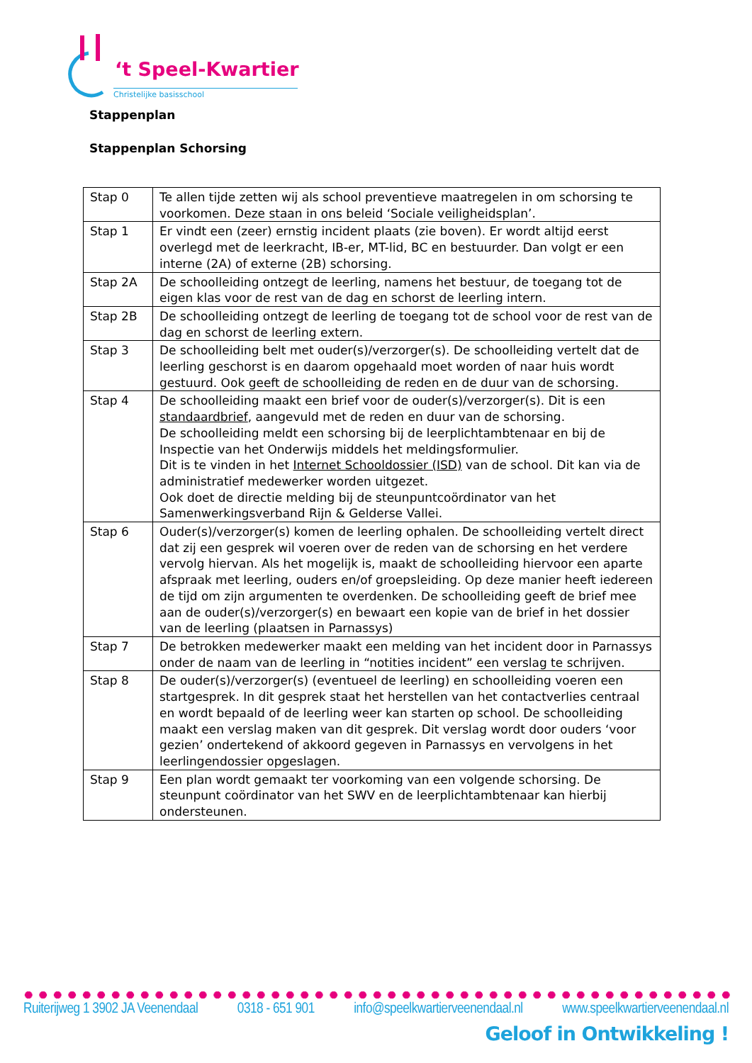‘t Speel-Kwartier
Christelijke basisschool
Stappenplan
Stappenplan Schorsing
| Stap 0 | Te allen tijde zetten wij als school preventieve maatregelen in om schorsing te voorkomen. Deze staan in ons beleid ‘Sociale veiligheidsplan’. |
| Stap 1 | Er vindt een (zeer) ernstig incident plaats (zie boven). Er wordt altijd eerst overlegd met de leerkracht, IB-er, MT-lid, BC en bestuurder. Dan volgt er een interne (2A) of externe (2B) schorsing. |
| Stap 2A | De schoolleiding ontzegt de leerling, namens het bestuur, de toegang tot de eigen klas voor de rest van de dag en schorst de leerling intern. |
| Stap 2B | De schoolleiding ontzegt de leerling de toegang tot de school voor de rest van de dag en schorst de leerling extern. |
| Stap 3 | De schoolleiding belt met ouder(s)/verzorger(s). De schoolleiding vertelt dat de leerling geschorst is en daarom opgehaald moet worden of naar huis wordt gestuurd. Ook geeft de schoolleiding de reden en de duur van de schorsing. |
| Stap 4 | De schoolleiding maakt een brief voor de ouder(s)/verzorger(s). Dit is een standaardbrief , aangevuld met de reden en duur van de schorsing. De schoolleiding meldt een schorsing bij de leerplichtambtenaar en bij de Inspectie van het Onderwijs middels het meldingsformulier. Dit is te vinden in het Internet Schooldossier (ISD) van de school. Dit kan via de administratief medewerker worden uitgezet. Ook doet de directie melding bij de steunpuntcoördinator van het Samenwerkingsverband Rijn & Gelderse Vallei. |
| Stap 6 | Ouder(s)/verzorger(s) komen de leerling ophalen. De schoolleiding vertelt direct dat zij een gesprek wil voeren over de reden van de schorsing en het verdere vervolg hiervan. Als het mogelijk is, maakt de schoolleiding hiervoor een aparte afspraak met leerling, ouders en/of groepsleiding. Op deze manier heeft iedereen de tijd om zijn argumenten te overdenken. De schoolleiding geeft de brief mee aan de ouder(s)/verzorger(s) en bewaart een kopie van de brief in het dossier van de leerling (plaatsen in Parnassys) |
| Stap 7 | De betrokken medewerker maakt een melding van het incident door in Parnassys onder de naam van de leerling in “notities incident” een verslag te schrijven. |
| Stap 8 | De ouder(s)/verzorger(s) (eventueel de leerling) en schoolleiding voeren een startgesprek. In dit gesprek staat het herstellen van het contactverlies centraal en wordt bepaald of de leerling weer kan starten op school. De schoolleiding maakt een verslag maken van dit gesprek. Dit verslag wordt door ouders ‘voor gezien’ ondertekend of akkoord gegeven in Parnassys en vervolgens in het leerlingendossier opgeslagen. |
| Stap 9 | Een plan wordt gemaakt ter voorkoming van een volgende schorsing. De steunpunt coördinator van het SWV en de leerplichtambtenaar kan hierbij ondersteunen. |
Ruiterijweg 1 3902 JA Veenendaal 0318 - 651 901 info@speelkwartierveenendaal.nl www.speelkwartierveenendaal.nl
Geloof in Ontwikkeling !